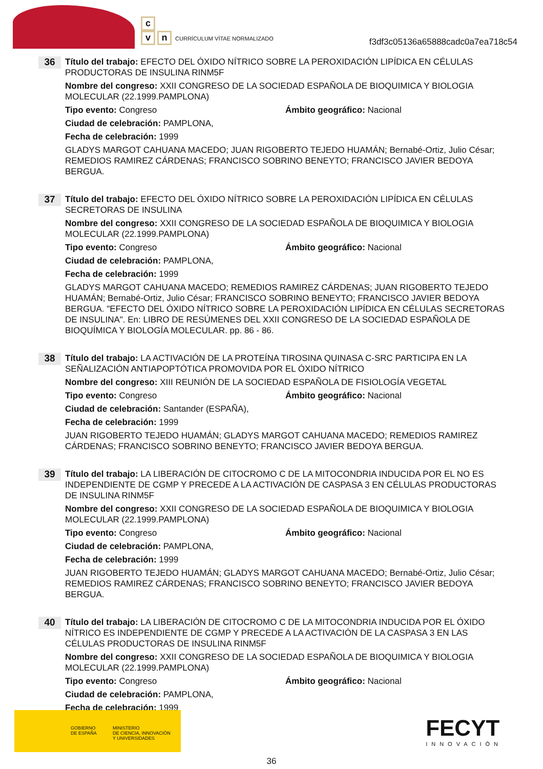c
vn CURRÍCULUM VÍTAE NORMALIZADO
f3df3c05136a65888cadc0a7ea718c54
36
Título del trabajo: EFECTO DEL ÓXIDO NÍTRICO SOBRE LA PEROXIDACIÓN LIPÍDICA EN CÉLULAS PRODUCTORAS DE INSULINA RINM5F
Nombre del congreso: XXII CONGRESO DE LA SOCIEDAD ESPAÑOLA DE BIOQUIMICA Y BIOLOGIA MOLECULAR (22.1999.PAMPLONA)
Tipo evento: Congreso Ámbito geográfico: Nacional
Ciudad de celebración: PAMPLONA,
Fecha de celebración: 1999
GLADYS MARGOT CAHUANA MACEDO; JUAN RIGOBERTO TEJEDO HUAMÁN; Bernabé-Ortiz, Julio César; REMEDIOS RAMIREZ CÁRDENAS; FRANCISCO SOBRINO BENEYTO; FRANCISCO JAVIER BEDOYA BERGUA.
37
Título del trabajo: EFECTO DEL ÓXIDO NÍTRICO SOBRE LA PEROXIDACIÓN LIPÍDICA EN CÉLULAS SECRETORAS DE INSULINA
Nombre del congreso: XXII CONGRESO DE LA SOCIEDAD ESPAÑOLA DE BIOQUIMICA Y BIOLOGIA MOLECULAR (22.1999.PAMPLONA)
Tipo evento: Congreso Ámbito geográfico: Nacional
Ciudad de celebración: PAMPLONA,
Fecha de celebración: 1999
GLADYS MARGOT CAHUANA MACEDO; REMEDIOS RAMIREZ CÁRDENAS; JUAN RIGOBERTO TEJEDO HUAMÁN; Bernabé-Ortiz, Julio César; FRANCISCO SOBRINO BENEYTO; FRANCISCO JAVIER BEDOYA BERGUA. "EFECTO DEL ÓXIDO NÍTRICO SOBRE LA PEROXIDACIÓN LIPÍDICA EN CÉLULAS SECRETORAS DE INSULINA". En: LIBRO DE RESÚMENES DEL XXII CONGRESO DE LA SOCIEDAD ESPAÑOLA DE BIOQUÍMICA Y BIOLOGÍA MOLECULAR. pp. 86 - 86.
38
Título del trabajo: LA ACTIVACIÓN DE LA PROTEÍNA TIROSINA QUINASA C-SRC PARTICIPA EN LA SEÑALIZACIÓN ANTIAPOPTÓTICA PROMOVIDA POR EL ÓXIDO NÍTRICO
Nombre del congreso: XIII REUNIÓN DE LA SOCIEDAD ESPAÑOLA DE FISIOLOGÍA VEGETAL
Tipo evento: Congreso Ámbito geográfico: Nacional
Ciudad de celebración: Santander (ESPAÑA),
Fecha de celebración: 1999
JUAN RIGOBERTO TEJEDO HUAMÁN; GLADYS MARGOT CAHUANA MACEDO; REMEDIOS RAMIREZ CÁRDENAS; FRANCISCO SOBRINO BENEYTO; FRANCISCO JAVIER BEDOYA BERGUA.
39
Título del trabajo: LA LIBERACIÓN DE CITOCROMO C DE LA MITOCONDRIA INDUCIDA POR EL NO ES INDEPENDIENTE DE CGMP Y PRECEDE A LA ACTIVACIÓN DE CASPASA 3 EN CÉLULAS PRODUCTORAS DE INSULINA RINM5F
Nombre del congreso: XXII CONGRESO DE LA SOCIEDAD ESPAÑOLA DE BIOQUIMICA Y BIOLOGIA MOLECULAR (22.1999.PAMPLONA)
Tipo evento: Congreso Ámbito geográfico: Nacional
Ciudad de celebración: PAMPLONA,
Fecha de celebración: 1999
JUAN RIGOBERTO TEJEDO HUAMÁN; GLADYS MARGOT CAHUANA MACEDO; Bernabé-Ortiz, Julio César; REMEDIOS RAMIREZ CÁRDENAS; FRANCISCO SOBRINO BENEYTO; FRANCISCO JAVIER BEDOYA BERGUA.
40
Título del trabajo: LA LIBERACIÓN DE CITOCROMO C DE LA MITOCONDRIA INDUCIDA POR EL ÓXIDO NÍTRICO ES INDEPENDIENTE DE CGMP Y PRECEDE A LA ACTIVACIÓN DE LA CASPASA 3 EN LAS CÉLULAS PRODUCTORAS DE INSULINA RINM5F
Nombre del congreso: XXII CONGRESO DE LA SOCIEDAD ESPAÑOLA DE BIOQUIMICA Y BIOLOGIA MOLECULAR (22.1999.PAMPLONA)
Tipo evento: Congreso Ámbito geográfico: Nacional
Ciudad de celebración: PAMPLONA,
Fecha de celebración: 1999
GOBIERNO
DE ESPAÑA
MINISTERIO
DE CIENCIA, INNOVACIÓN
Y UNIVERSIDADES
FECYT
INNOVACIÓN
36